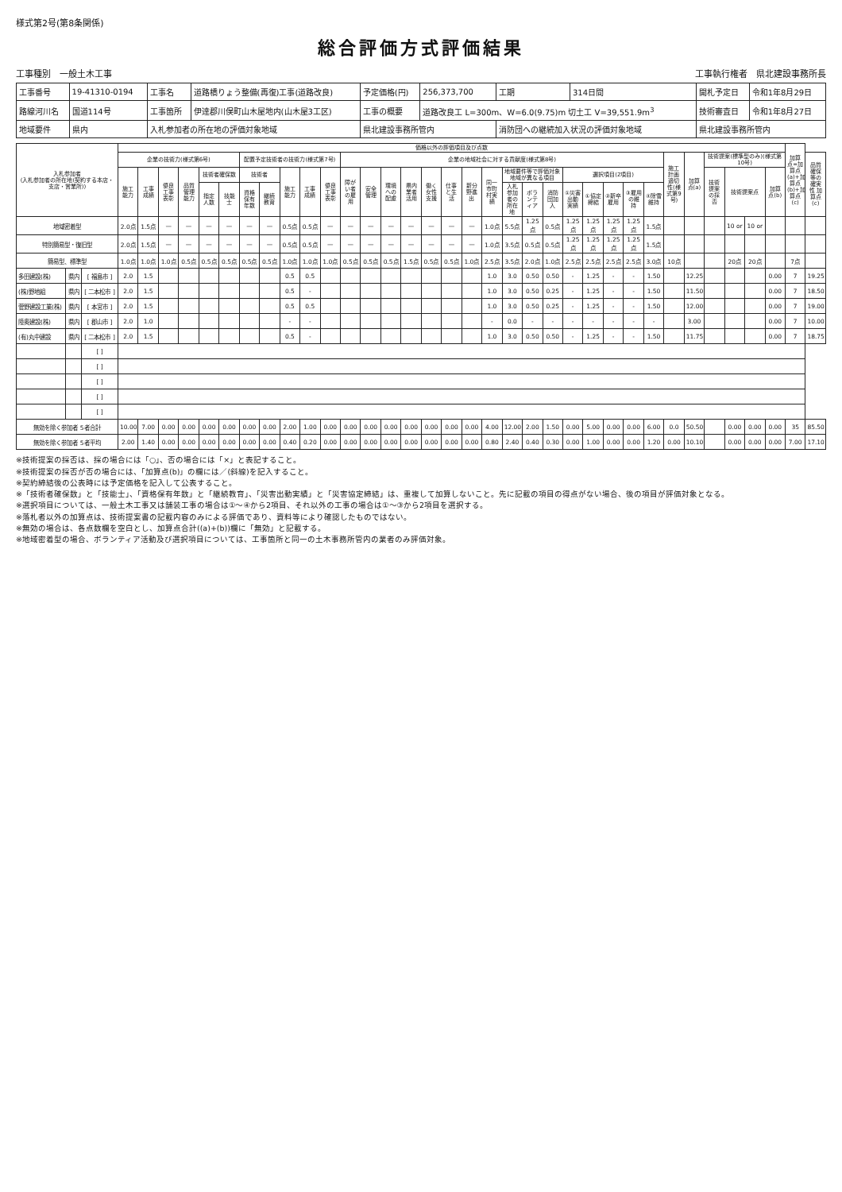様式第2号(第8条関係)
総合評価方式評価結果
工事種別　一般土木工事 工事執行権者　県北建設事務所長
| 工事番号 | 19-41310-0194 | 工事名 | 道路橋りょう整備(再復)工事(道路改良) | 予定価格(円) | 256,373,700 | 工期 | 314日間 | 開札予定日 | 令和1年8月29日 |
| 路線河川名 | 国道114号 | 工事箇所 | 伊達郡川俣町山木屋地内(山木屋3工区) | 工事の概要 | 道路改良工 L=300m、W=6.0(9.75)m 切土工 V=39,551.9m<sup>3</sup> | | | 技術審査日 | 令和1年8月27日 |
| 地域要件 | 県内 | 入札参加者の所在地の評価対象地域 | | 県北建設事務所管内 | | 消防団への継続加入状況の評価対象地域 | | 県北建設事務所管内 | |
| 入札参加者 (入札参加者の所在地(契約する本店・支店・営業所)) | | | 価格以外の評価項目及び点数 | | | | | | | | | | | | | | | | | | | | | | | | | | | | | | | | | 加算点=加算点(a)+加算点(b)+加算点(c) | |
| --- | --- | --- | --- | --- | --- | --- | --- | --- | --- | --- | --- | --- | --- | --- | --- | --- | --- | --- | --- | --- | --- | --- | --- | --- | --- | --- | --- | --- | --- | --- | --- | --- | --- | --- | --- | --- | --- |
| | | | 企業の技術力(様式第6号) | | | | | | 配置予定技術者の技術力(様式第7号) | | | | | 企業の地域社会に対する貢献度(様式第8号) | | | | | | | | | | | | | | | | 施工計画適切性(様式第9号) | 加算点(a) | 技術提案(標準型のみ)(様式第10号) | | | | | 品質確保等の確実性 加算点(c) |
| | | | 施工能力 | 工事成績 | 優良工事表彰 | 品質管理能力 | 技術者確保数 | | 技術者 | | 施工能力 | 工事成績 | 優良工事表彰 | 障がい者の雇用 | 安全管理 | 環境への配慮 | 県内業者活用 | 働く女性支援 | 仕事と生活 | 新分野進出 | 同一市町村実績 | 地域要件等で評価対象地域が異なる項目 | | | 選択項目(2項目) | | | | | | | 技術提案の採否 | 技術提案点 | | 加算点(b) | | |
| | | | | | | | 指定人数 | 技能士 | 資格保有年数 | 継続教育 | | | | | | | | | | | | 入札参加者の所在地 | ボランティア | 消防団加入 | ①災害出動実績 | ①協定締結 | ②新卒雇用 | ③雇用の維持 | ④除雪維持 | | | | | | | | |
| 地域密着型 | | | 2.0点 | 1.5点 | — | — | — | — | — | — | 0.5点 | 0.5点 | — | — | — | — | — | — | — | — | 1.0点 | 5.5点 | 1.25点 | 0.5点 | 1.25点 | 1.25点 | 1.25点 | 1.25点 | 1.5点 | | | | 10 or | 10 or | | | |
| 特別簡易型・復旧型 | | | 2.0点 | 1.5点 | — | — | — | — | — | — | 0.5点 | 0.5点 | — | — | — | — | — | — | — | — | 1.0点 | 3.5点 | 0.5点 | 0.5点 | 1.25点 | 1.25点 | 1.25点 | 1.25点 | 1.5点 | | | | | | | | |
| 簡易型、標準型 | | | 1.0点 | 1.0点 | 1.0点 | 0.5点 | 0.5点 | 0.5点 | 0.5点 | 0.5点 | 1.0点 | 1.0点 | 1.0点 | 0.5点 | 0.5点 | 0.5点 | 1.5点 | 0.5点 | 0.5点 | 1.0点 | 2.5点 | 3.5点 | 2.0点 | 1.0点 | 2.5点 | 2.5点 | 2.5点 | 2.5点 | 3.0点 | 10点 | | | 20点 | 20点 | | 7点 | |
| 多田建設(株) | 県内 | [ 福島市 ] | 2.0 | 1.5 | | | | | | | 0.5 | 0.5 | | | | | | | | | 1.0 | 3.0 | 0.50 | 0.50 | - | 1.25 | - | - | 1.50 | | 12.25 | | | | 0.00 | 7 | 19.25 |
| (株)野地組 | 県内 | [ 二本松市 ] | 2.0 | 1.5 | | | | | | | 0.5 | - | | | | | | | | | 1.0 | 3.0 | 0.50 | 0.25 | - | 1.25 | - | - | 1.50 | | 11.50 | | | | 0.00 | 7 | 18.50 |
| 菅野建設工業(株) | 県内 | [ 本宮市 ] | 2.0 | 1.5 | | | | | | | 0.5 | 0.5 | | | | | | | | | 1.0 | 3.0 | 0.50 | 0.25 | - | 1.25 | - | - | 1.50 | | 12.00 | | | | 0.00 | 7 | 19.00 |
| 陸奥建設(株) | 県内 | [ 郡山市 ] | 2.0 | 1.0 | | | | | | | - | - | | | | | | | | | - | 0.0 | - | - | - | - | - | - | - | | 3.00 | | | | 0.00 | 7 | 10.00 |
| (有)丸中建設 | 県内 | [ 二本松市 ] | 2.0 | 1.5 | | | | | | | 0.5 | - | | | | | | | | | 1.0 | 3.0 | 0.50 | 0.50 | - | 1.25 | - | - | 1.50 | | 11.75 | | | | 0.00 | 7 | 18.75 |
| | | [ ] | | | | | | | | | | | | | | | | | | | | | | | | | | | | | | | | | | | |
| | | [ ] | | | | | | | | | | | | | | | | | | | | | | | | | | | | | | | | | | | |
| | | [ ] | | | | | | | | | | | | | | | | | | | | | | | | | | | | | | | | | | | |
| | | [ ] | | | | | | | | | | | | | | | | | | | | | | | | | | | | | | | | | | | |
| | | [ ] | | | | | | | | | | | | | | | | | | | | | | | | | | | | | | | | | | | |
| 無効を除く参加者 5者合計 | | | 10.00 | 7.00 | 0.00 | 0.00 | 0.00 | 0.00 | 0.00 | 0.00 | 2.00 | 1.00 | 0.00 | 0.00 | 0.00 | 0.00 | 0.00 | 0.00 | 0.00 | 0.00 | 4.00 | 12.00 | 2.00 | 1.50 | 0.00 | 5.00 | 0.00 | 0.00 | 6.00 | 0.0 | 50.50 | | 0.00 | 0.00 | 0.00 | 35 | 85.50 |
| 無効を除く参加者 5者平均 | | | 2.00 | 1.40 | 0.00 | 0.00 | 0.00 | 0.00 | 0.00 | 0.00 | 0.40 | 0.20 | 0.00 | 0.00 | 0.00 | 0.00 | 0.00 | 0.00 | 0.00 | 0.00 | 0.80 | 2.40 | 0.40 | 0.30 | 0.00 | 1.00 | 0.00 | 0.00 | 1.20 | 0.00 | 10.10 | | 0.00 | 0.00 | 0.00 | 7.00 | 17.10 |
※技術提案の採否は、採の場合には「○」、否の場合には「×」と表記すること。
※技術提案の採否が否の場合には、「加算点(b)」の欄には／(斜線)を記入すること。
※契約締結後の公表時には予定価格を記入して公表すること。
※「技術者確保数」と「技能士」、「資格保有年数」と「継続教育」、「災害出動実績」と「災害協定締結」は、重複して加算しないこと。先に記載の項目の得点がない場合、後の項目が評価対象となる。
※選択項目については、一般土木工事又は舗装工事の場合は①～④から2項目、それ以外の工事の場合は①～③から2項目を選択する。
※落札者以外の加算点は、技術提案書の記載内容のみによる評価であり、資料等により確認したものではない。
※無効の場合は、各点数欄を空白とし、加算点合計((a)+(b))欄に「無効」と記載する。
※地域密着型の場合、ボランティア活動及び選択項目については、工事箇所と同一の土木事務所管内の業者のみ評価対象。